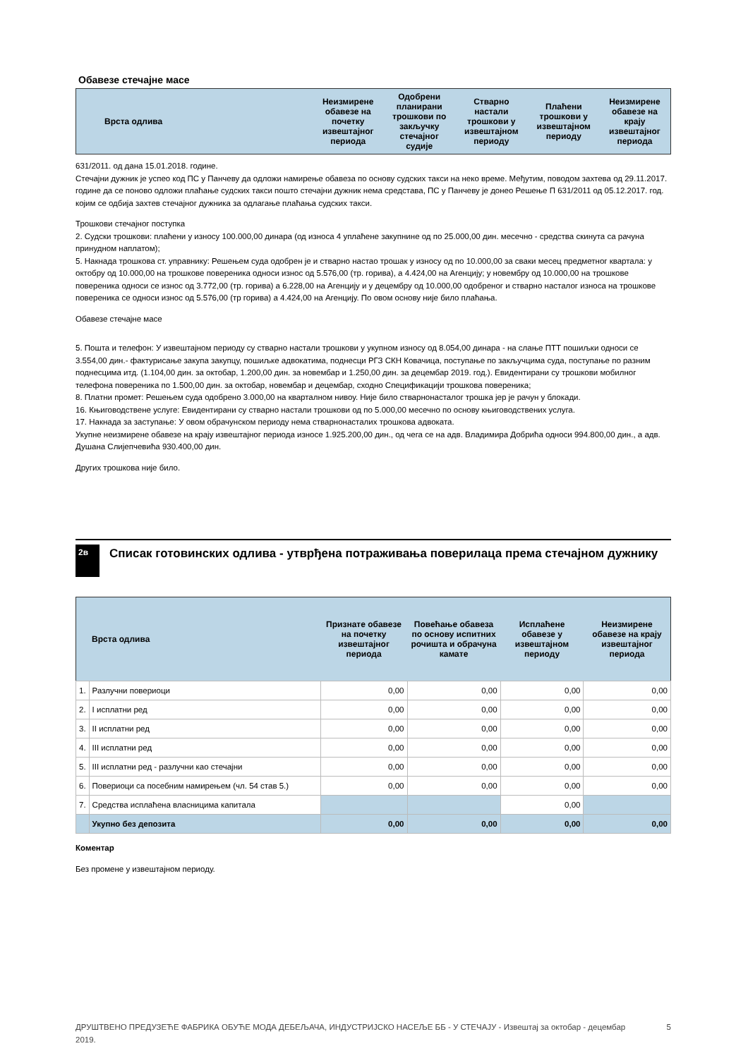Обавезе стечајне масе
| Врста одлива | Неизмирене обавезе на почетку извештајног периода | Одобрени планирани трошкови по закључку стечајног судије | Стварно настали трошкови у извештајном периоду | Плаћени трошкови у извештајном периоду | Неизмирене обавезе на крају извештајног периода |
| --- | --- | --- | --- | --- | --- |
631/2011. од дана 15.01.2018. године.
Стечајни дужник је успео код ПС у Панчеву да одложи намирење обавеза по основу судских такси на неко време. Међутим, поводом захтева од 29.11.2017. године да се поново одложи плаћање судских такси пошто стечајни дужник нема средстава, ПС у Панчеву је донео Решење П 631/2011 од 05.12.2017. год. којим се одбија захтев стечајног дужника за одлагање плаћања судских такси.
Трошкови стечајног поступка
2. Судски трошкови: плаћени у износу 100.000,00 динара (од износа 4 уплаћене закупнине од по 25.000,00 дин. месечно - средства скинута са рачуна принудном наплатом);
5. Накнада трошкова ст. управнику: Решењем суда одобрен је и стварно настао трошак у износу од по 10.000,00 за сваки месец предметног квартала: у октобру од 10.000,00 на трошкове повереника односи износ од 5.576,00 (тр. горива), а 4.424,00 на Агенцију; у новембру од 10.000,00 на трошкове повереника односи се износ од 3.772,00 (тр. горива) а 6.228,00 на Агенцију и у децембру од 10.000,00 одобреног и стварно насталог износа на трошкове повереника се односи износ од 5.576,00 (тр горива) а 4.424,00 на Агенцију. По овом основу није било плаћања.
Обавезе стечајне масе
5. Пошта и телефон: У извештајном периоду су стварно настали трошкови у укупном износу од 8.054,00 динара - на слање ПТТ пошиљки односи се 3.554,00 дин.- фактурисање закупа закупцу, пошиљке адвокатима, поднесци РГЗ СКН Ковачица, поступање по закључцима суда, поступање по разним поднесцима итд. (1.104,00 дин. за октобар, 1.200,00 дин. за новембар и 1.250,00 дин. за децембар 2019. год.). Евидентирани су трошкови мобилног телефона повереника по 1.500,00 дин. за октобар, новембар и децембар, сходно Спецификацији трошкова повереника;
8. Платни промет: Решењем суда одобрено 3.000,00 на кварталном нивоу. Није било стварнонасталог трошка јер је рачун у блокади.
16. Књиговодствене услуге: Евидентирани су стварно настали трошкови од по 5.000,00 месечно по основу књиговодствених услуга.
17. Накнада за заступање: У овом обрачунском периоду нема стварнонасталих трошкова адвоката.
Укупне неизмирене обавезе на крају извештајног периода износе 1.925.200,00 дин., од чега се на адв. Владимира Добрића односи 994.800,00 дин., а адв. Душана Слијепчевића 930.400,00 дин.
Других трошкова није било.
2в
Списак готовинских одлива - утврђена потраживања поверилаца према стечајном дужнику
| | Врста одлива | Признате обавезе на почетку извештајног периода | Повећање обавеза по основу испитних рочишта и обрачуна камате | Исплаћене обавезе у извештајном периоду | Неизмирене обавезе на крају извештајног периода |
| --- | --- | --- | --- | --- | --- |
| 1. | Разлучни повериоци | 0,00 | 0,00 | 0,00 | 0,00 |
| 2. | I исплатни ред | 0,00 | 0,00 | 0,00 | 0,00 |
| 3. | II исплатни ред | 0,00 | 0,00 | 0,00 | 0,00 |
| 4. | III исплатни ред | 0,00 | 0,00 | 0,00 | 0,00 |
| 5. | III исплатни ред - разлучни као стечајни | 0,00 | 0,00 | 0,00 | 0,00 |
| 6. | Повериоци са посебним намирењем (чл. 54 став 5.) | 0,00 | 0,00 | 0,00 | 0,00 |
| 7. | Средства исплаћена власницима капитала | | | 0,00 | |
| | Укупно без депозита | 0,00 | 0,00 | 0,00 | 0,00 |
Коментар
Без промене у извештајном периоду.
ДРУШТВЕНО ПРЕДУЗЕЋЕ ФАБРИКА ОБУЋЕ МОДА ДЕБЕЉАЧА, ИНДУСТРИЈСКО НАСЕЉЕ ББ - У СТЕЧАЈУ - Извештај за октобар - децембар 2019.
5